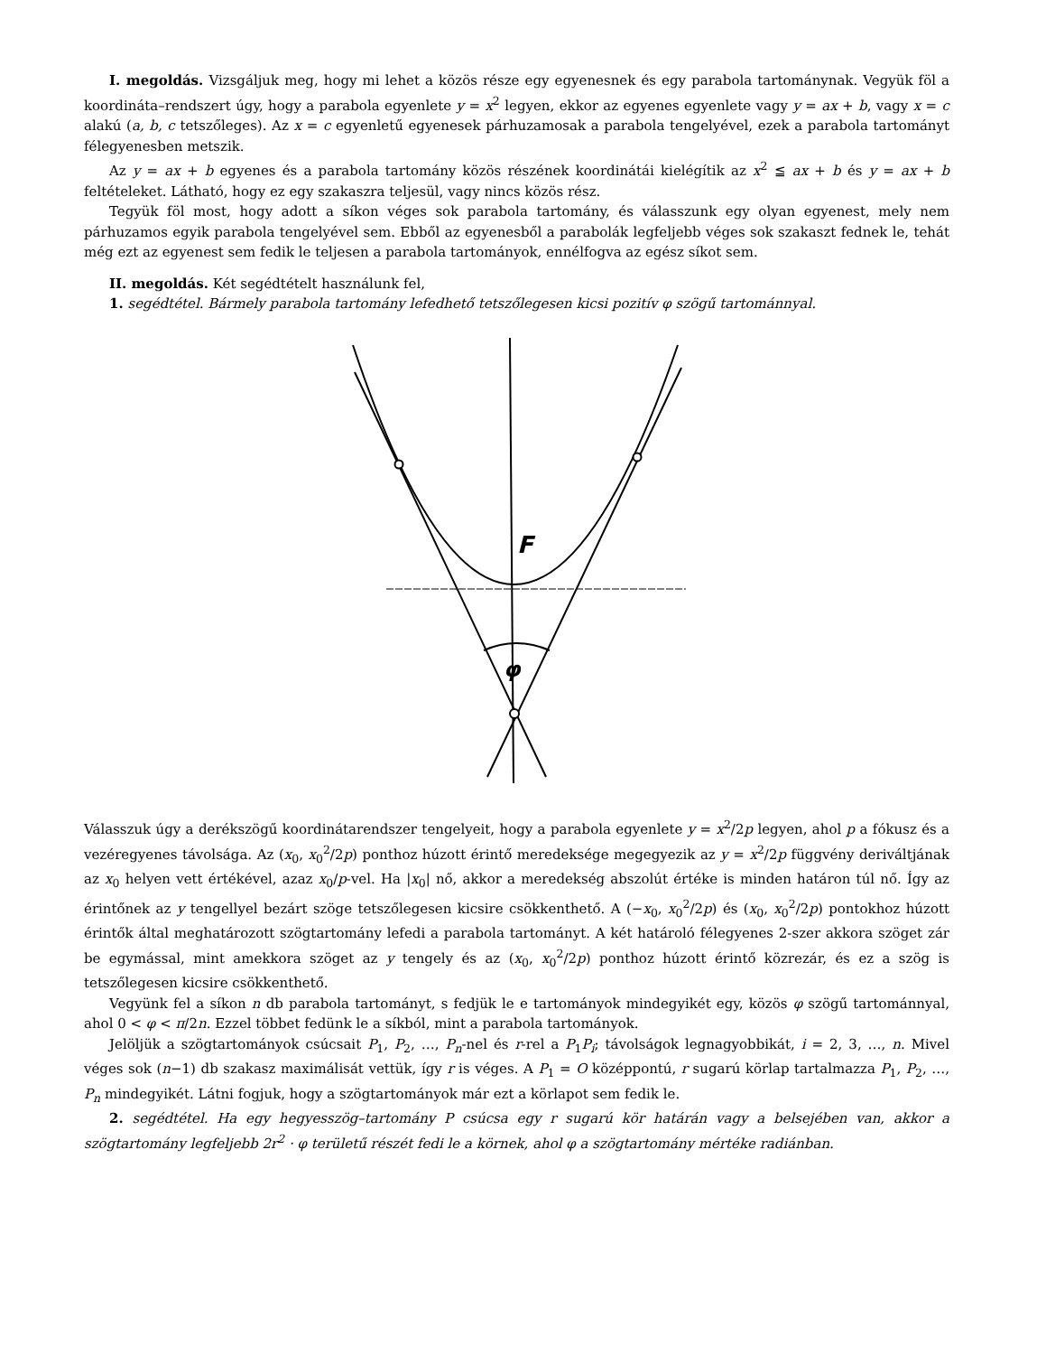I. megoldás. Vizsgáljuk meg, hogy mi lehet a közös része egy egyenesnek és egy parabola tartománynak. Vegyük föl a koordináta–rendszert úgy, hogy a parabola egyenlete y = x<sup>2</sup> legyen, ekkor az egyenes egyenlete vagy y = ax + b, vagy x = c alakú (a, b, c tetszőleges). Az x = c egyenletű egyenesek párhuzamosak a parabola tengelyével, ezek a parabola tartományt félegyenesben metszik.
Az y = ax + b egyenes és a parabola tartomány közös részének koordinátái kielégítik az x<sup>2</sup> ≦ ax + b és y = ax + b feltételeket. Látható, hogy ez egy szakaszra teljesül, vagy nincs közös rész.
Tegyük föl most, hogy adott a síkon véges sok parabola tartomány, és válasszunk egy olyan egyenest, mely nem párhuzamos egyik parabola tengelyével sem. Ebből az egyenesből a parabolák legfeljebb véges sok szakaszt fednek le, tehát még ezt az egyenest sem fedik le teljesen a parabola tartományok, ennélfogva az egész síkot sem.
II. megoldás. Két segédtételt használunk fel,
1. segédtétel. Bármely parabola tartomány lefedhető tetszőlegesen kicsi pozitív φ szögű tartománnyal.
F
φ
Válasszuk úgy a derékszögű koordinátarendszer tengelyeit, hogy a parabola egyenlete y = x<sup>2</sup>/2p legyen, ahol p a fókusz és a vezéregyenes távolsága. Az (x<sub>0</sub>, x<sub>0</sub><sup>2</sup>/2p) ponthoz húzott érintő meredeksége megegyezik az y = x<sup>2</sup>/2p függvény deriváltjának az x<sub>0</sub> helyen vett értékével, azaz x<sub>0</sub>/p-vel. Ha |x<sub>0</sub>| nő, akkor a meredekség abszolút értéke is minden határon túl nő. Így az érintőnek az y tengellyel bezárt szöge tetszőlegesen kicsire csökkenthető. A (−x<sub>0</sub>, x<sub>0</sub><sup>2</sup>/2p) és (x<sub>0</sub>, x<sub>0</sub><sup>2</sup>/2p) pontokhoz húzott érintők által meghatározott szögtartomány lefedi a parabola tartományt. A két határoló félegyenes 2-szer akkora szöget zár be egymással, mint amekkora szöget az y tengely és az (x<sub>0</sub>, x<sub>0</sub><sup>2</sup>/2p) ponthoz húzott érintő közrezár, és ez a szög is tetszőlegesen kicsire csökkenthető.
Vegyünk fel a síkon n db parabola tartományt, s fedjük le e tartományok mindegyikét egy, közös φ szögű tartománnyal, ahol 0 < φ < π/2n. Ezzel többet fedünk le a síkból, mint a parabola tartományok.
Jelöljük a szögtartományok csúcsait P<sub>1</sub>, P<sub>2</sub>, …, P<sub>n</sub>-nel és r-rel a P<sub>1</sub>P<sub>i</sub>; távolságok legnagyobbikát, i = 2, 3, …, n. Mivel véges sok (n−1) db szakasz maximálisát vettük, így r is véges. A P<sub>1</sub> = O középpontú, r sugarú körlap tartalmazza P<sub>1</sub>, P<sub>2</sub>, …, P<sub>n</sub> mindegyikét. Látni fogjuk, hogy a szögtartományok már ezt a körlapot sem fedik le.
2. segédtétel. Ha egy hegyesszög–tartomány P csúcsa egy r sugarú kör határán vagy a belsejében van, akkor a szögtartomány legfeljebb 2r<sup>2</sup> · φ területű részét fedi le a körnek, ahol φ a szögtartomány mértéke radiánban.